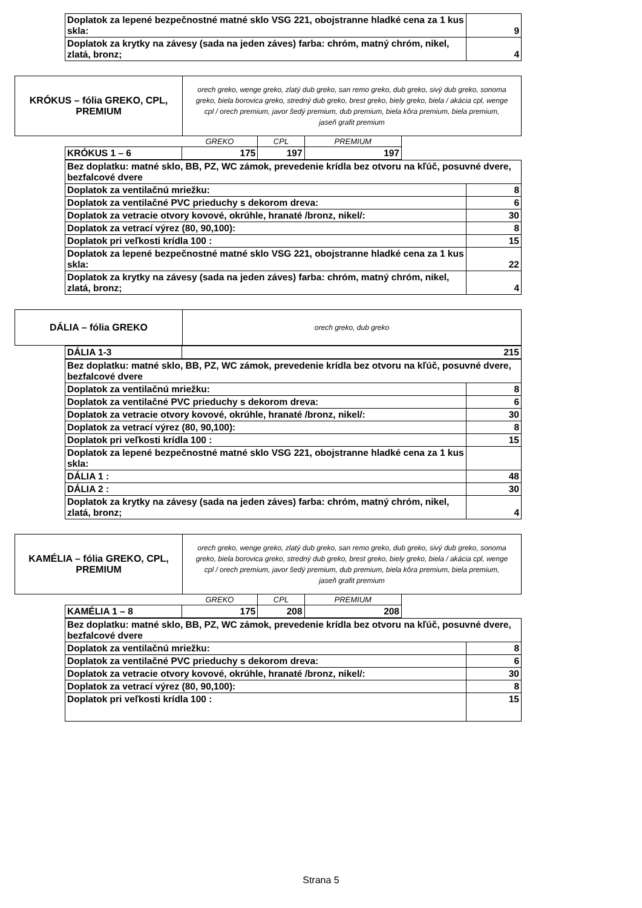| Doplatok za lepené bezpečnostné matné sklo VSG 221, obojstranne hladké cena za 1 kus skla: | 9 |
| Doplatok za krytky na závesy (sada na jeden záves) farba: chróm, matný chróm, nikel, zlatá, bronz; | 4 |
| KRÓKUS – fólia GREKO, CPL, PREMIUM | orech greko, wenge greko, zlatý dub greko, san remo greko, dub greko, sivý dub greko, sonoma greko, biela borovica greko, stredný dub greko, brest greko, biely greko, biela / akácia cpl, wenge cpl / orech premium, javor šedý premium, dub premium, biela kôra premium, biela premium, jaseň grafit premium |
| | GREKO | CPL | PREMIUM |
| --- | --- | --- | --- |
| KRÓKUS 1 – 6 | 175 | 197 | 197 |
| Bez doplatku: matné sklo, BB, PZ, WC zámok, prevedenie krídla bez otvoru na kľúč, posuvné dvere, bezfalcové dvere | |
| Doplatok za ventilačnú mriežku: | 8 |
| Doplatok za ventilačné PVC prieduchy s dekorom dreva: | 6 |
| Doplatok za vetracie otvory kovové, okrúhle, hranaté /bronz, nikel/: | 30 |
| Doplatok za vetrací výrez (80, 90,100): | 8 |
| Doplatok pri veľkosti krídla 100 : | 15 |
| Doplatok za lepené bezpečnostné matné sklo VSG 221, obojstranne hladké cena za 1 kus skla: | 22 |
| Doplatok za krytky na závesy (sada na jeden záves) farba: chróm, matný chróm, nikel, zlatá, bronz; | 4 |
| DÁLIA – fólia GREKO | orech greko, dub greko |
| DÁLIA 1-3 | 215 |
| Bez doplatku: matné sklo, BB, PZ, WC zámok, prevedenie krídla bez otvoru na kľúč, posuvné dvere, bezfalcové dvere | |
| Doplatok za ventilačnú mriežku: | 8 |
| Doplatok za ventilačné PVC prieduchy s dekorom dreva: | 6 |
| Doplatok za vetracie otvory kovové, okrúhle, hranaté /bronz, nikel/: | 30 |
| Doplatok za vetrací výrez (80, 90,100): | 8 |
| Doplatok pri veľkosti krídla 100 : | 15 |
| Doplatok za lepené bezpečnostné matné sklo VSG 221, obojstranne hladké cena za 1 kus skla: | |
| DÁLIA 1 : | 48 |
| DÁLIA 2 : | 30 |
| Doplatok za krytky na závesy (sada na jeden záves) farba: chróm, matný chróm, nikel, zlatá, bronz; | 4 |
| KAMÉLIA – fólia GREKO, CPL, PREMIUM | orech greko, wenge greko, zlatý dub greko, san remo greko, dub greko, sivý dub greko, sonoma greko, biela borovica greko, stredný dub greko, brest greko, biely greko, biela / akácia cpl, wenge cpl / orech premium, javor šedý premium, dub premium, biela kôra premium, biela premium, jaseň grafit premium |
| | GREKO | CPL | PREMIUM |
| --- | --- | --- | --- |
| KAMÉLIA 1 – 8 | 175 | 208 | 208 |
| Bez doplatku: matné sklo, BB, PZ, WC zámok, prevedenie krídla bez otvoru na kľúč, posuvné dvere, bezfalcové dvere | |
| Doplatok za ventilačnú mriežku: | 8 |
| Doplatok za ventilačné PVC prieduchy s dekorom dreva: | 6 |
| Doplatok za vetracie otvory kovové, okrúhle, hranaté /bronz, nikel/: | 30 |
| Doplatok za vetrací výrez (80, 90,100): | 8 |
| Doplatok pri veľkosti krídla 100 : | 15 |
Strana 5